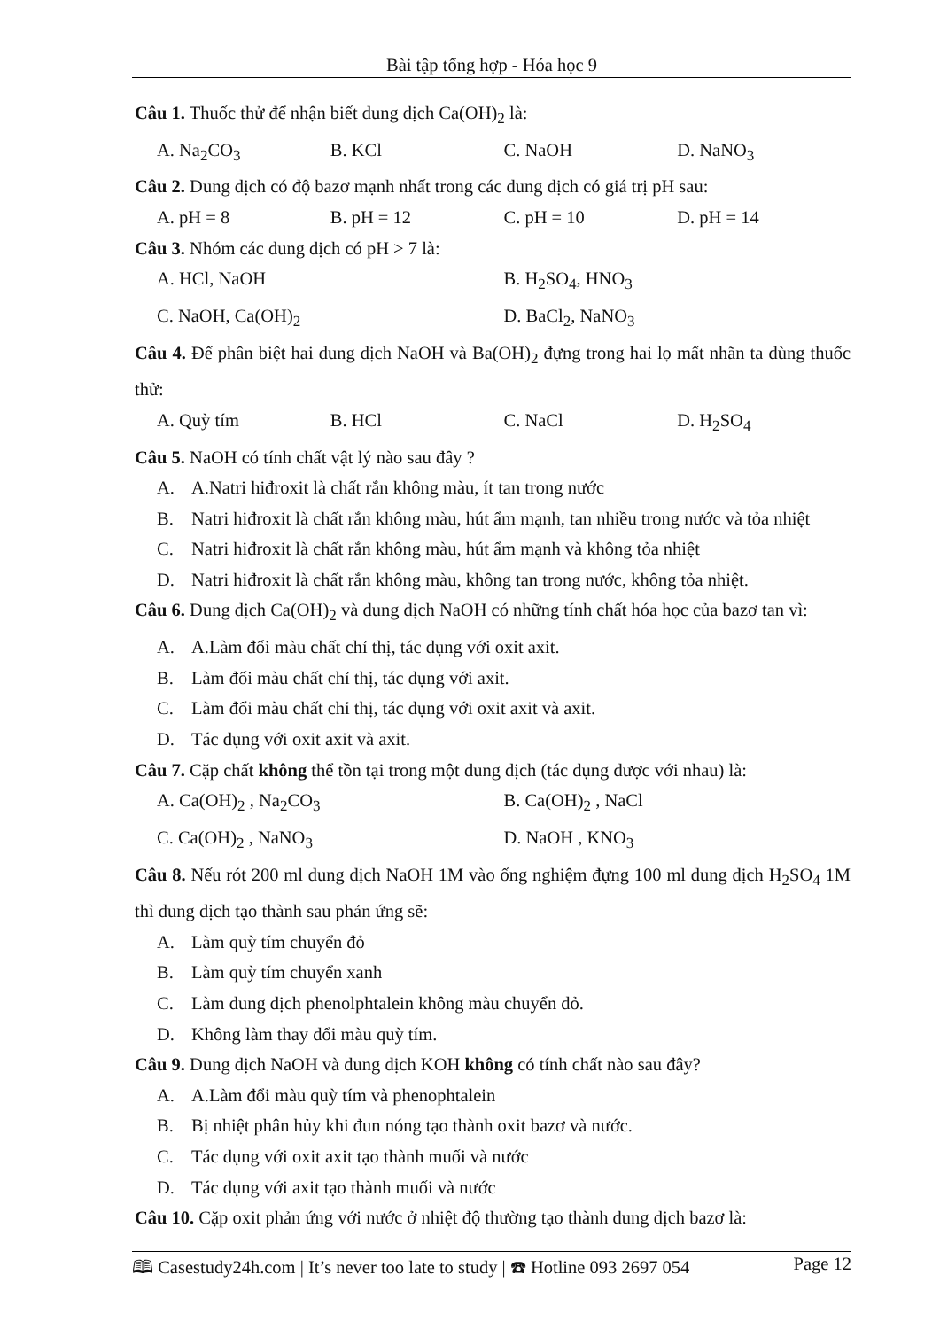Bài tập tổng hợp - Hóa học 9
Câu 1. Thuốc thử để nhận biết dung dịch Ca(OH)<sub>2</sub> là:
A. Na<sub>2</sub>CO<sub>3</sub> B. KCl C. NaOH D. NaNO<sub>3</sub>
Câu 2. Dung dịch có độ bazơ mạnh nhất trong các dung dịch có giá trị pH sau:
A. pH = 8 B. pH = 12 C. pH = 10 D. pH = 14
Câu 3. Nhóm các dung dịch có pH > 7 là:
A. HCl, NaOH B. H<sub>2</sub>SO<sub>4</sub>, HNO<sub>3</sub>
C. NaOH, Ca(OH)<sub>2</sub> D. BaCl<sub>2</sub>, NaNO<sub>3</sub>
Câu 4. Để phân biệt hai dung dịch NaOH và Ba(OH)<sub>2</sub> đựng trong hai lọ mất nhãn ta dùng thuốc thử:
A. Quỳ tím B. HCl C. NaCl D. H<sub>2</sub>SO<sub>4</sub>
Câu 5. NaOH có tính chất vật lý nào sau đây ?
A. A.Natri hiđroxit là chất rắn không màu, ít tan trong nước
B. Natri hiđroxit là chất rắn không màu, hút ẩm mạnh, tan nhiều trong nước và tỏa nhiệt
C. Natri hiđroxit là chất rắn không màu, hút ẩm mạnh và không tỏa nhiệt
D. Natri hiđroxit là chất rắn không màu, không tan trong nước, không tỏa nhiệt.
Câu 6. Dung dịch Ca(OH)<sub>2</sub> và dung dịch NaOH có những tính chất hóa học của bazơ tan vì:
A. A.Làm đổi màu chất chỉ thị, tác dụng với oxit axit.
B. Làm đổi màu chất chỉ thị, tác dụng với axit.
C. Làm đổi màu chất chỉ thị, tác dụng với oxit axit và axit.
D. Tác dụng với oxit axit và axit.
Câu 7. Cặp chất không thể tồn tại trong một dung dịch (tác dụng được với nhau) là:
A. Ca(OH)<sub>2</sub> , Na<sub>2</sub>CO<sub>3</sub> B. Ca(OH)<sub>2</sub> , NaCl
C. Ca(OH)<sub>2</sub> , NaNO<sub>3</sub> D. NaOH , KNO<sub>3</sub>
Câu 8. Nếu rót 200 ml dung dịch NaOH 1M vào ống nghiệm đựng 100 ml dung dịch H<sub>2</sub>SO<sub>4</sub> 1M thì dung dịch tạo thành sau phản ứng sẽ:
A. Làm quỳ tím chuyển đỏ
B. Làm quỳ tím chuyển xanh
C. Làm dung dịch phenolphtalein không màu chuyển đỏ.
D. Không làm thay đổi màu quỳ tím.
Câu 9. Dung dịch NaOH và dung dịch KOH không có tính chất nào sau đây?
A. A.Làm đổi màu quỳ tím và phenophtalein
B. Bị nhiệt phân hủy khi đun nóng tạo thành oxit bazơ và nước.
C. Tác dụng với oxit axit tạo thành muối và nước
D. Tác dụng với axit tạo thành muối và nước
Câu 10. Cặp oxit phản ứng với nước ở nhiệt độ thường tạo thành dung dịch bazơ là:
🕮 Casestudy24h.com | It’s never too late to study | ☎ Hotline 093 2697 054 Page 12